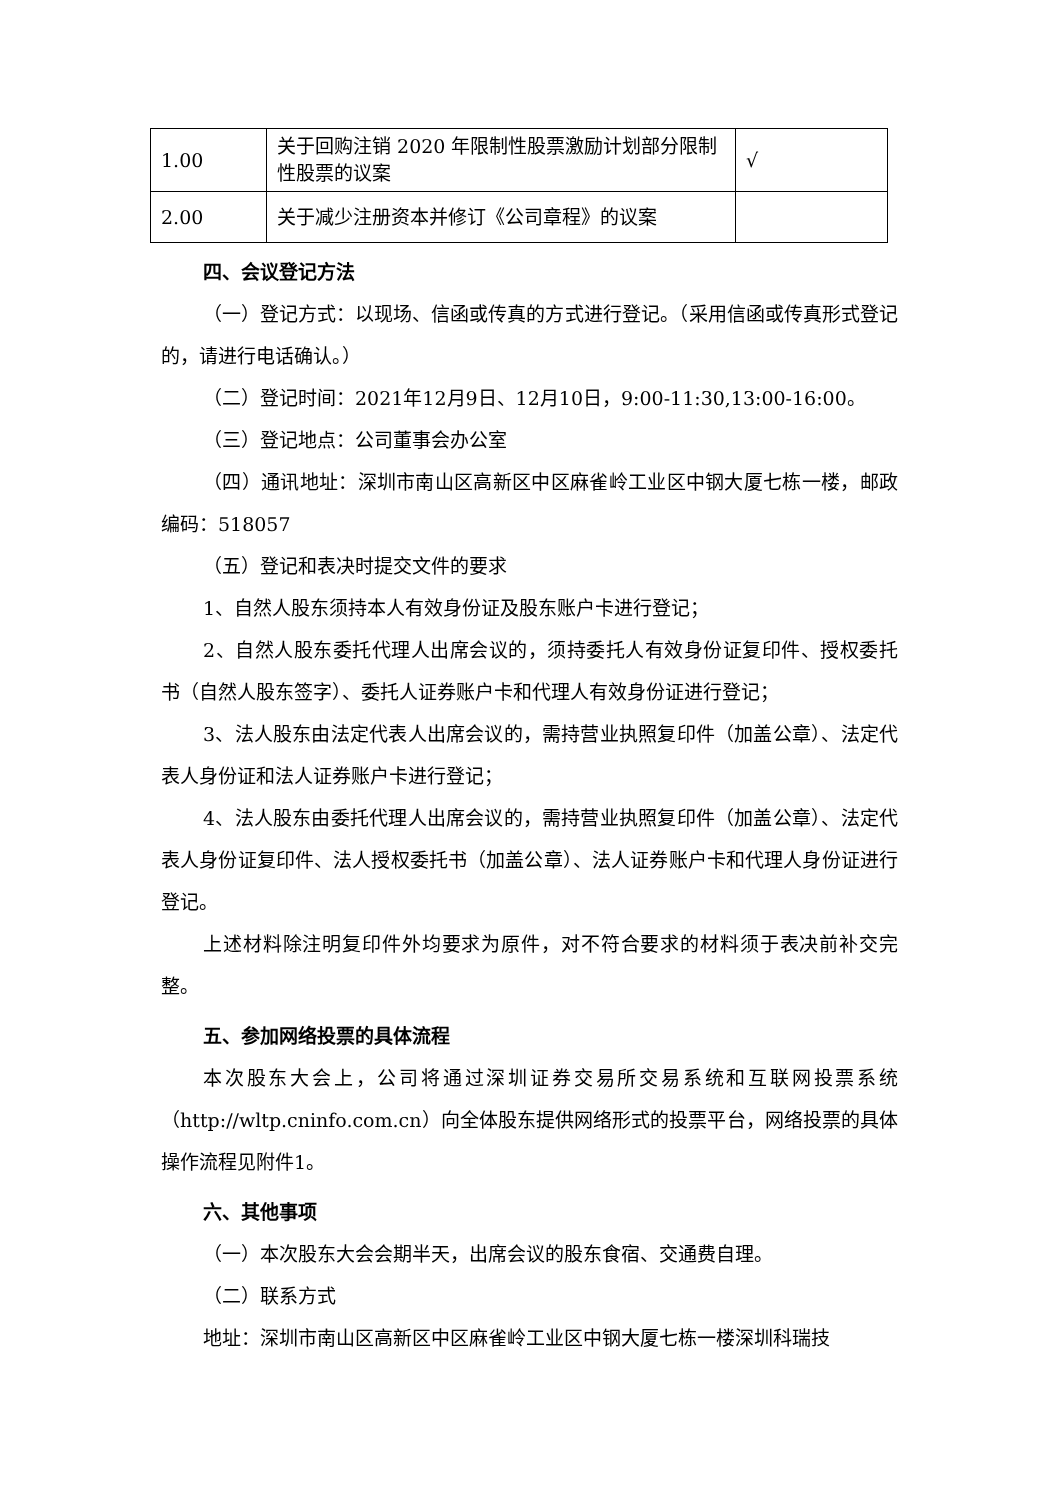| 1.00 | 关于回购注销 2020 年限制性股票激励计划部分限制性股票的议案 | √ |
| 2.00 | 关于减少注册资本并修订《公司章程》的议案 | |
四、会议登记方法
（一）登记方式：以现场、信函或传真的方式进行登记。（采用信函或传真形式登记的，请进行电话确认。）
（二）登记时间：2021年12月9日、12月10日，9:00-11:30,13:00-16:00。
（三）登记地点：公司董事会办公室
（四）通讯地址：深圳市南山区高新区中区麻雀岭工业区中钢大厦七栋一楼，邮政编码：518057
（五）登记和表决时提交文件的要求
1、自然人股东须持本人有效身份证及股东账户卡进行登记；
2、自然人股东委托代理人出席会议的，须持委托人有效身份证复印件、授权委托书（自然人股东签字）、委托人证券账户卡和代理人有效身份证进行登记；
3、法人股东由法定代表人出席会议的，需持营业执照复印件（加盖公章）、法定代表人身份证和法人证券账户卡进行登记；
4、法人股东由委托代理人出席会议的，需持营业执照复印件（加盖公章）、法定代表人身份证复印件、法人授权委托书（加盖公章）、法人证券账户卡和代理人身份证进行登记。
上述材料除注明复印件外均要求为原件，对不符合要求的材料须于表决前补交完整。
五、参加网络投票的具体流程
本次股东大会上，公司将通过深圳证券交易所交易系统和互联网投票系统（http://wltp.cninfo.com.cn）向全体股东提供网络形式的投票平台，网络投票的具体操作流程见附件1。
六、其他事项
（一）本次股东大会会期半天，出席会议的股东食宿、交通费自理。
（二）联系方式
地址：深圳市南山区高新区中区麻雀岭工业区中钢大厦七栋一楼深圳科瑞技